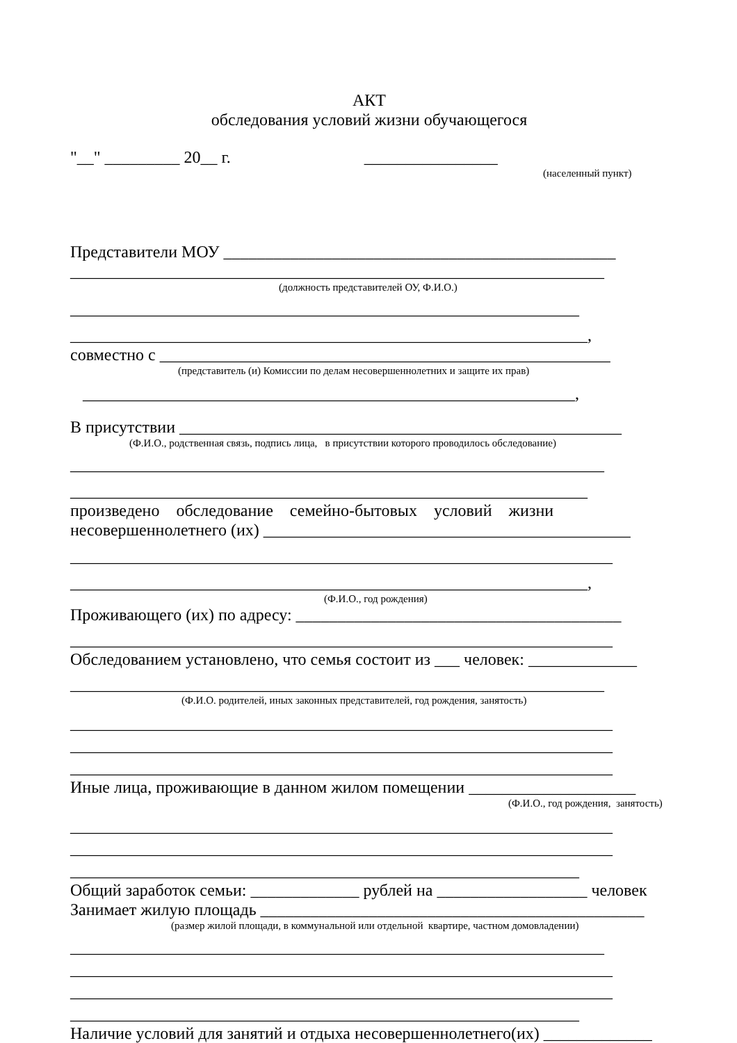АКТ
обследования условий жизни обучающегося
"__" _________ 20__ г. ________________
(населенный пункт)
Представители МОУ _______________________________________________
________________________________________________________________
(должность представителей ОУ, Ф.И.О.)
_____________________________________________________________
______________________________________________________________,
совместно с ______________________________________________________
(представитель (и) Комиссии по делам несовершеннолетних и защите их прав)
___________________________________________________________,
В присутствии _____________________________________________________
(Ф.И.О., родственная связь, подпись лица, в присутствии которого проводилось обследование)
________________________________________________________________
______________________________________________________________
произведено обследование семейно-бытовых условий жизни
несовершеннолетнего (их) ____________________________________________
_________________________________________________________________
______________________________________________________________,
(Ф.И.О., год рождения)
Проживающего (их) по адресу: _______________________________________
_________________________________________________________________
Обследованием установлено, что семья состоит из ___ человек: _____________
________________________________________________________________
(Ф.И.О. родителей, иных законных представителей, год рождения, занятость)
_________________________________________________________________
_________________________________________________________________
_________________________________________________________________
Иные лица, проживающие в данном жилом помещении ____________________
(Ф.И.О., год рождения, занятость)
_________________________________________________________________
_________________________________________________________________
_____________________________________________________________
Общий заработок семьи: _____________ рублей на __________________ человек
Занимает жилую площадь ______________________________________________
(размер жилой площади, в коммунальной или отдельной квартире, частном домовладении)
________________________________________________________________
_________________________________________________________________
_________________________________________________________________
_____________________________________________________________
Наличие условий для занятий и отдыха несовершеннолетнего(их) _____________